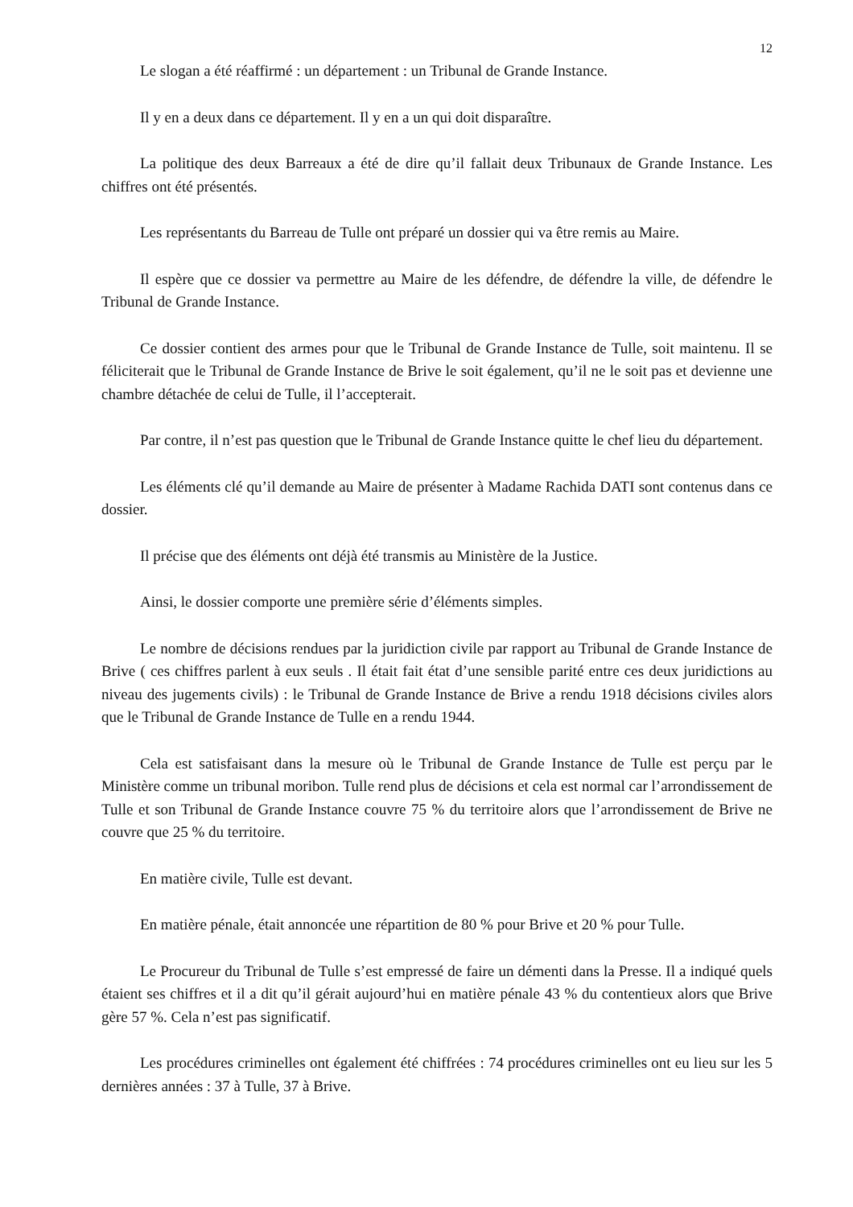12
Le slogan a été réaffirmé : un département : un Tribunal de Grande Instance.
Il y en a deux dans ce département. Il y en a un qui doit disparaître.
La politique des deux Barreaux a été de dire qu’il fallait deux Tribunaux de Grande Instance. Les chiffres ont été présentés.
Les représentants du Barreau de Tulle ont préparé un dossier qui va être remis au Maire.
Il espère que ce dossier va permettre au Maire de les défendre, de défendre la ville, de défendre le Tribunal de Grande Instance.
Ce dossier contient des armes pour que le Tribunal de Grande Instance de Tulle, soit maintenu. Il se féliciterait que le Tribunal de Grande Instance de Brive le soit également, qu’il ne le soit pas et devienne une chambre détachée de celui de Tulle, il l’accepterait.
Par contre, il n’est pas question que le Tribunal de Grande Instance quitte le chef lieu du département.
Les éléments clé qu’il demande au Maire de présenter à Madame Rachida DATI sont contenus dans ce dossier.
Il précise que des éléments ont déjà été transmis au Ministère de la Justice.
Ainsi, le dossier comporte une première série d’éléments simples.
Le nombre de décisions rendues par la juridiction civile par rapport au Tribunal de Grande Instance de Brive ( ces chiffres parlent à eux seuls . Il était fait état d’une sensible parité entre ces deux juridictions au niveau des jugements civils) : le Tribunal de Grande Instance de Brive a rendu 1918 décisions civiles alors que le Tribunal de Grande Instance de Tulle en a rendu 1944.
Cela est satisfaisant dans la mesure où le Tribunal de Grande Instance de Tulle est perçu par le Ministère comme un tribunal moribon. Tulle rend plus de décisions et cela est normal car l’arrondissement de Tulle et son Tribunal de Grande Instance couvre 75 % du territoire alors que l’arrondissement de Brive ne couvre que 25 % du territoire.
En matière civile, Tulle est devant.
En matière pénale, était annoncée une répartition de 80 % pour Brive et 20 % pour Tulle.
Le Procureur du Tribunal de Tulle s’est empressé de faire un démenti dans la Presse. Il a indiqué quels étaient ses chiffres et il a dit qu’il gérait aujourd’hui en matière pénale 43 % du contentieux alors que Brive gère 57 %. Cela n’est pas significatif.
Les procédures criminelles ont également été chiffrées : 74 procédures criminelles ont eu lieu sur les 5 dernières années : 37 à Tulle, 37 à Brive.